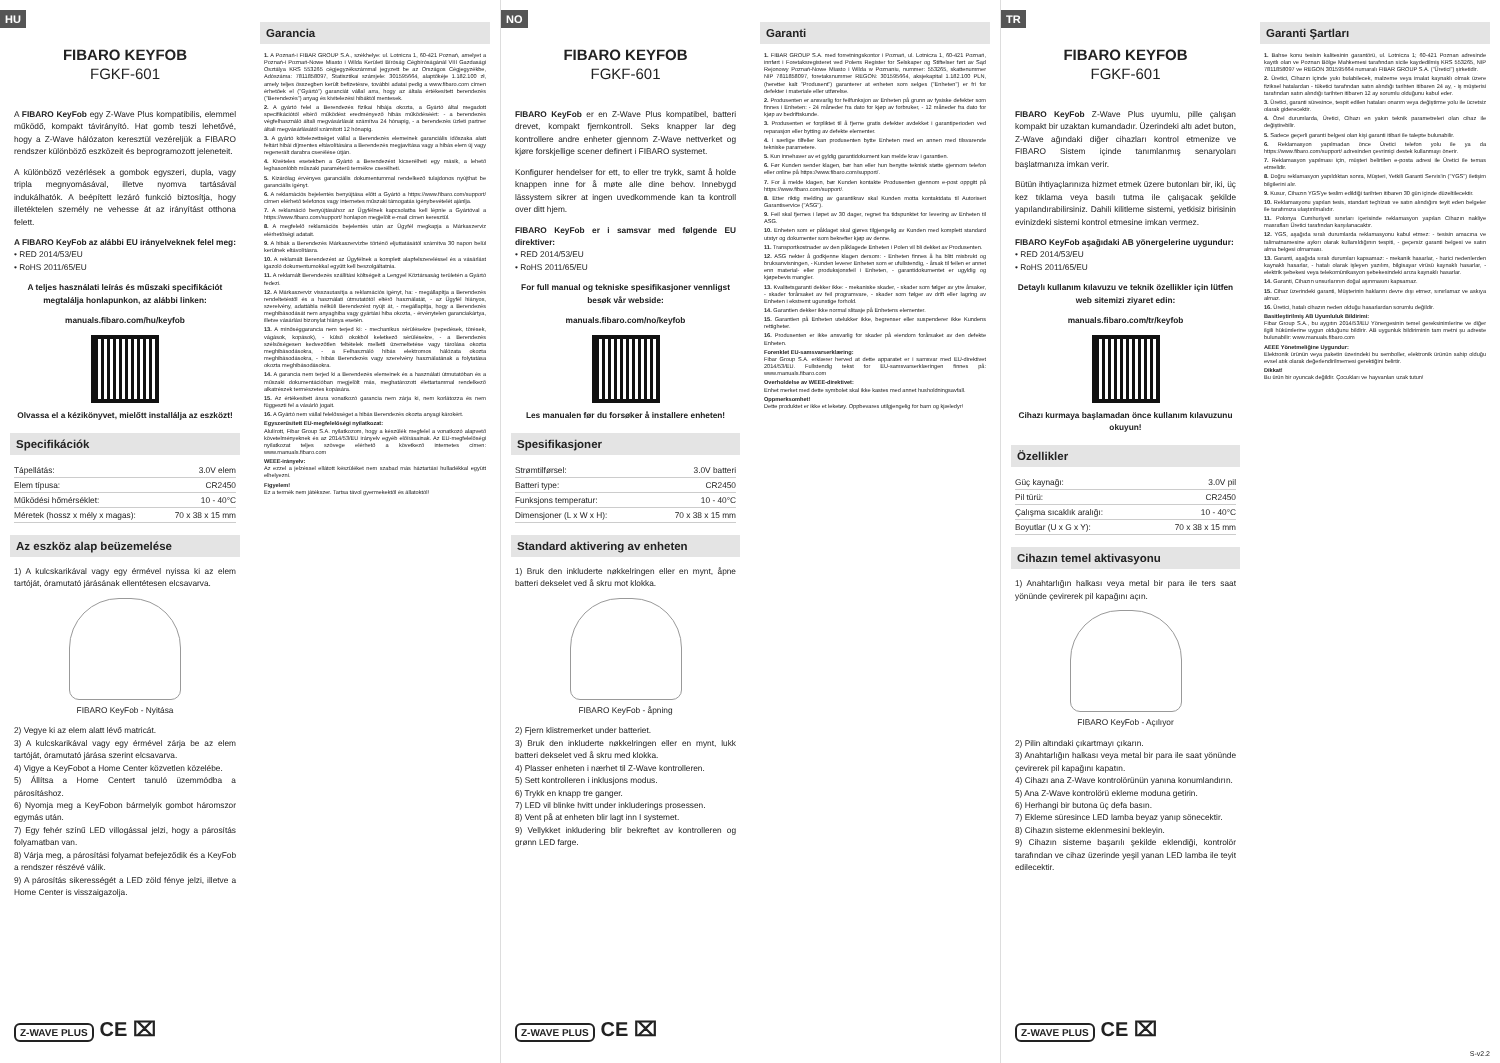HU
FIBARO KEYFOB
FGKF-601
A FIBARO KeyFob egy Z-Wave Plus kompatibilis, elemmel működő, kompakt távirányító. Hat gomb teszi lehetővé, hogy a Z-Wave hálózaton keresztül vezéreljük a FIBARO rendszer különböző eszközeit és beprogramozott jeleneteit.
A különböző vezérlések a gombok egyszeri, dupla, vagy tripla megnyomásával, illetve nyomva tartásával indukálhatók. A beépített lezáró funkció biztosítja, hogy illetéktelen személy ne vehesse át az irányítást otthona felett.
A FIBARO KeyFob az alábbi EU irányelveknek felel meg:
• RED 2014/53/EU
• RoHS 2011/65/EU
A teljes használati leírás és műszaki specifikációt megtalálja honlapunkon, az alábbi linken:
manuals.fibaro.com/hu/keyfob
Olvassa el a kézikönyvet, mielőtt installálja az eszközt!
Specifikációk
| Tápellátás: | 3.0V elem |
| Elem típusa: | CR2450 |
| Működési hőmérséklet: | 10 - 40°C |
| Méretek (hossz x mély x magas): | 70 x 38 x 15 mm |
Az eszköz alap beüzemelése
1) A kulcskarikával vagy egy érmével nyissa ki az elem tartóját, óramutató járásának ellentétesen elcsavarva.
FIBARO KeyFob - Nyitása
2) Vegye ki az elem alatt lévő matricát.
3) A kulcskarikával vagy egy érmével zárja be az elem tartóját, óramutató járása szerint elcsavarva.
4) Vigye a KeyFobot a Home Center közvetlen közelébe.
5) Állítsa a Home Centert tanuló üzemmódba a párosításhoz.
6) Nyomja meg a KeyFobon bármelyik gombot háromszor egymás után.
7) Egy fehér színű LED villogással jelzi, hogy a párosítás folyamatban van.
8) Várja meg, a párosítási folyamat befejeződik és a KeyFob a rendszer részévé válik.
9) A párosítás sikerességét a LED zöld fénye jelzi, illetve a Home Center is visszaigazolja.
Z-WAVE PLUS CE ⌧
Garancia
1. A Poznań-i FIBAR GROUP S.A., székhelye: ul. Lotnicza 1, 60-421 Poznań, amelyet a Poznań-i Poznań-Nowe Miasto i Wilda Kerületi Bíróság Cégbíróságánál VIII Gazdasági Osztálya KRS 553265 cégjegyzékszámmal jegyzett be az Országos Cégjegyzékbe, Adószáma: 7811858097, Statisztikai számjele: 301595664, alaptőkéje 1.182.100 zł, amely teljes összegben került befizetésre, további adatai pedig a www.fibaro.com címen érhetőek el ("Gyártó") garanciát vállal arra, hogy az általa értékesített berendezés ("Berendezés") anyag és kivitelezési hibáktól mentesek.
2. A gyártó felel a Berendezés fizikai hibája okozta, a Gyártó által megadott specifikációtól eltérő működést eredményező hibás működéséért: - a berendezés végfelhasználó általi megvásárlását számítva 24 hónapig, - a berendezés üzleti partner általi megvásárlásától számított 12 hónapig.
3. A gyártó kötelezettséget vállal a Berendezés elemeinek garanciális időszaka alatt feltárt hibái díjmentes eltávolítására a Berendezés megjavítása vagy a hibás elem új vagy regenerált darabra cserélése útján.
4. Kivételes esetekben a Gyártó a Berendezést kicserélheti egy másik, a lehető leghasonlóbb műszaki paraméterű termékre cserélheti.
5. Kizárólag érvényes garanciális dokumentummal rendelkező tulajdonos nyújthat be garanciális igényt.
6. A reklamációs bejelentés benyújtása előtt a Gyártó a https://www.fibaro.com/support/ címen elérhető telefonos vagy internetes műszaki támogatás igénybevételét ajánlja.
7. A reklamáció benyújtásához az Ügyfélnek kapcsolatba kell lépnie a Gyártóval a https://www.fibaro.com/support/ honlapon megjelölt e-mail címen keresztül.
8. A megfelelő reklamációs bejelentés után az Ügyfél megkapja a Márkaszerviz elérhetőségi adatait.
9. A hibák a Berendezés Márkaszervizbe történő eljuttatásától számítva 30 napon belül kerülnek eltávolításra.
10. A reklamált Berendezést az Ügyfélnek a komplett alapfelszereléssel és a vásárlást igazoló dokumentumokkal együtt kell beszolgáltatnia.
11. A reklamált Berendezés szállítási költségeit a Lengyel Köztársaság területén a Gyártó fedezi.
12. A Márkaszerviz visszautasítja a reklamációs igényt, ha: - megállapítja a Berendezés rendeltetéstől és a használati útmutatótól eltérő használatát, - az Ügyfél hiányos, szerelvény, adattábla nélküli Berendezést nyújt át, - megállapítja, hogy a Berendezés meghibásodását nem anyaghiba vagy gyártási hiba okozta, - érvénytelen garanciakártya, illetve vásárlási bizonylat hiánya esetén.
13. A minőséggarancia nem terjed ki: - mechanikus sérülésekre (repedések, törések, vágások, kopások), - külső okokból keletkező sérülésekre, - a Berendezés szélsőségesen kedvezőtlen feltételek melletti üzemeltetése vagy tárolása okozta meghibásodásokra, - a Felhasználó hibás elektromos hálózata okozta meghibásodásokra, - hibás Berendezés vagy szerelvény használatának a folytatása okozta meghibásodásokra.
14. A garancia nem terjed ki a Berendezés elemeinek és a használati útmutatóban és a műszaki dokumentációban megjelölt más, meghatározott élettartammal rendelkező alkatrészek természetes kopására.
15. Az értékesített árura vonatkozó garancia nem zárja ki, nem korlátozza és nem függeszti fel a vásárló jogait.
16. A Gyártó nem vállal felelősséget a hibás Berendezés okozta anyagi károkért.
Egyszerűsített EU-megfelelőségi nyilatkozat:
Alulírott, Fibar Group S.A. nyilatkozom, hogy a készülék megfelel a vonatkozó alapvető követelményeknek és az 2014/53/EU irányelv egyéb előírásainak. Az EU-megfelelőségi nyilatkozat teljes szövege elérhető a következő internetes címen: www.manuals.fibaro.com
WEEE-irányelv:
Az ezzel a jelzéssel ellátott készüléket nem szabad más háztartási hulladékkal együtt elhelyezni.
Figyelem!
Ez a termék nem játékszer. Tartsa távol gyermekektől és állatoktól!
NO
FIBARO KEYFOB
FGKF-601
FIBARO KeyFob er en Z-Wave Plus kompatibel, batteri drevet, kompakt fjernkontroll. Seks knapper lar deg kontrollere andre enheter gjennom Z-Wave nettverket og kjøre forskjellige scener definert i FIBARO systemet.
Konfigurer hendelser for ett, to eller tre trykk, samt å holde knappen inne for å møte alle dine behov. Innebygd lässystem sikrer at ingen uvedkommende kan ta kontroll over ditt hjem.
FIBARO KeyFob er i samsvar med følgende EU direktiver:
• RED 2014/53/EU
• RoHS 2011/65/EU
For full manual og tekniske spesifikasjoner vennligst besøk vår webside:
manuals.fibaro.com/no/keyfob
Les manualen før du forsøker å installere enheten!
Spesifikasjoner
| Strømtilførsel: | 3.0V batteri |
| Batteri type: | CR2450 |
| Funksjons temperatur: | 10 - 40°C |
| Dimensjoner (L x W x H): | 70 x 38 x 15 mm |
Standard aktivering av enheten
1) Bruk den inkluderte nøkkelringen eller en mynt, åpne batteri dekselet ved å skru mot klokka.
FIBARO KeyFob - åpning
2) Fjern klistremerket under batteriet.
3) Bruk den inkluderte nøkkelringen eller en mynt, lukk batteri dekselet ved å skru med klokka.
4) Plasser enheten i nærhet til Z-Wave kontrolleren.
5) Sett kontrolleren i inklusjons modus.
6) Trykk en knapp tre ganger.
7) LED vil blinke hvitt under inkluderings prosessen.
8) Vent på at enheten blir lagt inn I systemet.
9) Vellykket inkludering blir bekreftet av kontrolleren og grønn LED farge.
Z-WAVE PLUS CE ⌧
Garanti
1. FIBAR GROUP S.A. med forretningskontor i Poznań, ul. Lotnicza 1, 60-421 Poznań, innført i Foretaksregisteret ved Polens Register for Selskaper og Stiftelser ført av Sąd Rejonowy Poznań-Nowe Miasto i Wilda w Poznaniu, nummer: 553265, skattenummer NIP 7811858097, foretaksnummer REGON: 301595664, aksjekapital 1.182.100 PLN, (heretter kalt "Produsent") garanterer at enheten som selges ("Enheten") er fri for defekter i materiale eller utførelse.
2. Produsenten er ansvarlig for feilfunksjon av Enheten på grunn av fysiske defekter som finnes i Enheten: - 24 måneder fra dato for kjøp av forbruker, - 12 måneder fra dato for kjøp av bedriftskunde.
3. Produsenten er forpliktet til å fjerne gratis defekter avdekket i garantiperioden ved reparasjon eller bytting av defekte elementer.
4. I særlige tilfeller kan produsenten bytte Enheten med en annen med tilsvarende tekniske parametere.
5. Kun innehaver av et gyldig garantidokument kan melde krav i garantien.
6. Før Kunden sender klagen, bør han eller hun benytte teknisk støtte gjennom telefon eller online på https://www.fibaro.com/support/.
7. For å melde klagen, bør Kunden kontakte Produsenten gjennom e-post oppgitt på https://www.fibaro.com/support/.
8. Etter riktig melding av garantikrav skal Kunden motta kontaktdata til Autorisert Garantiservice ("ASG").
9. Feil skal fjernes i løpet av 30 dager, regnet fra tidspunktet for levering av Enheten til ASG.
10. Enheten som er påklaget skal gjøres tilgjengelig av Kunden med komplett standard utstyr og dokumenter som bekrefter kjøp av denne.
11. Transportkostnader av den påklagede Enheten i Polen vil bli dekket av Produsenten.
12. ASG nekter å godkjenne klagen dersom: - Enheten finnes å ha blitt misbrukt og bruksanvisningen, - Kunden leverer Enheten som er ufullstendig, - årsak til feilen er annet enn material- eller produksjonsfeil i Enheten, - garantidokumentet er ugyldig og kjøpebevis mangler.
13. Kvalitetsgaranti dekker ikke: - mekaniske skader, - skader som følger av ytre årsaker, - skader forårsaket av feil programvare, - skader som følger av drift eller lagring av Enheten i ekstremt ugunstige forhold.
14. Garantien dekker ikke normal slitasje på Enhetens elementer.
15. Garantien på Enheten utelukker ikke, begrenser eller suspenderer ikke Kundens rettigheter.
16. Produsenten er ikke ansvarlig for skader på eiendom forårsaket av den defekte Enheten.
Forenklet EU-samsvarserklæring:
Fibar Group S.A. erklærer herved at dette apparatet er i samsvar med EU-direktivet 2014/53/EU. Fullstendig tekst for EU-samsvarserklæringen finnes på: www.manuals.fibaro.com
Overholdelse av WEEE-direktivet:
Enhet merket med dette symbolet skal ikke kastes med annet husholdningsavfall.
Oppmerksomhet!
Dette produktet er ikke et leketøy. Oppbevares utilgjengelig for barn og kjæledyr!
TR
FIBARO KEYFOB
FGKF-601
FIBARO KeyFob Z-Wave Plus uyumlu, pille çalışan kompakt bir uzaktan kumandadır. Üzerindeki altı adet buton, Z-Wave ağındaki diğer cihazları kontrol etmenize ve FIBARO Sistem içinde tanımlanmış senaryoları başlatmanıza imkan verir.
Bütün ihtiyaçlarınıza hizmet etmek üzere butonları bir, iki, üç kez tıklama veya basılı tutma ile çalışacak şekilde yapılandırabilirsiniz. Dahili kilitleme sistemi, yetkisiz birisinin evinizdeki sistemi kontrol etmesine imkan vermez.
FIBARO KeyFob aşağıdaki AB yönergelerine uygundur:
• RED 2014/53/EU
• RoHS 2011/65/EU
Detaylı kullanım kılavuzu ve teknik özellikler için lütfen web sitemizi ziyaret edin:
manuals.fibaro.com/tr/keyfob
Cihazı kurmaya başlamadan önce kullanım kılavuzunu okuyun!
Özellikler
| Güç kaynağı: | 3.0V pil |
| Pil türü: | CR2450 |
| Çalışma sıcaklık aralığı: | 10 - 40°C |
| Boyutlar (U x G x Y): | 70 x 38 x 15 mm |
Cihazın temel aktivasyonu
1) Anahtarlığın halkası veya metal bir para ile ters saat yönünde çevirerek pil kapağını açın.
FIBARO KeyFob - Açılıyor
2) Pilin altındaki çıkartmayı çıkarın.
3) Anahtarlığın halkası veya metal bir para ile saat yönünde çevirerek pil kapağını kapatın.
4) Cihazı ana Z-Wave kontrolörünün yanına konumlandırın.
5) Ana Z-Wave kontrolörü ekleme moduna getirin.
6) Herhangi bir butona üç defa basın.
7) Ekleme süresince LED lamba beyaz yanıp sönecektir.
8) Cihazın sisteme eklenmesini bekleyin.
9) Cihazın sisteme başarılı şekilde eklendiği, kontrolör tarafından ve cihaz üzerinde yeşil yanan LED lamba ile teyit edilecektir.
Z-WAVE PLUS CE ⌧
Garanti Şartları
1. Bahse konu tesisin kalitesinin garantörü, ul. Lotnicza 1; 60-421 Poznan adresinde kayıtlı olan ve Poznan Bölge Mahkemesi tarafından sicile kaydedilmiş KRS 553265, NIP 7811858097 ve REGON 301595664 numaralı FIBAR GROUP S.A. ("Üretici") şirketidir.
2. Üretici, Cihazın içinde yukı bulabilecek, malzeme veya imalat kaynaklı olmak üzere fiziksel hatalardan - tüketici tarafından satın alındığı tarihten itibaren 24 ay, - iş müşterisi tarafından satın alındığı tarihten itibaren 12 ay sorumlu olduğunu kabul eder.
3. Üretici, garanti süresince, tespit edilen hataları onarım veya değiştirme yolu ile ücretsiz olarak giderecektir.
4. Özel durumlarda, Üretici, Cihazı en yakın teknik parametreleri olan cihaz ile değiştirebilir.
5. Sadece geçerli garanti belgesi olan kişi garanti itibari ile talepte bulunabilir.
6. Reklamasyon yapılmadan önce Üretici telefon yolu ile ya da https://www.fibaro.com/support/ adresinden çevrimiçi destek kullanmayı önerir.
7. Reklamasyon yapılması için, müşteri belirtilen e-posta adresi ile Üretici ile temas etmelidir.
8. Doğru reklamasyon yapıldıktan sonra, Müşteri, Yetkili Garanti Servis'in ("YGS") iletişim bilgilerini alır.
9. Kusur, Cihazın YGS'ye teslim edildiği tarihten itibaren 30 gün içinde düzeltilecektir.
10. Reklamasyonu yapılan tesis, standart teçhizatı ve satın alındığını teyit eden belgeler ile tarafımıza ulaştırılmalıdır.
11. Polonya Cumhuriyeti sınırları içerisinde reklamasyon yapılan Cihazın nakliye masrafları Üretici tarafından karşılanacaktır.
12. YGS, aşağıda sıralı durumlarda reklamasyonu kabul etmez: - tesisin amacına ve talimatnamesine aykırı olarak kullanıldığının tespiti, - geçersiz garanti belgesi ve satın alma belgesi olmaması.
13. Garanti, aşağıda sıralı durumları kapsamaz: - mekanik hasarlar, - harici nedenlerden kaynaklı hasarlar, - hatalı olarak işleyen yazılım, bilgisayar virüsü kaynaklı hasarlar, - elektrik şebekesi veya telekomünikasyon şebekesindeki arıza kaynaklı hasarlar.
14. Garanti, Cihazın unsurlarının doğal aşınmasını kapsamaz.
15. Cihaz üzerindeki garanti, Müşterinin haklarını devre dışı etmez, sınırlamaz ve askıya almaz.
16. Üretici, hatalı cihazın neden olduğu hasarlardan sorumlu değildir.
Basitleştirilmiş AB Uyumluluk Bildirimi:
Fibar Group S.A., bu aygıtın 2014/53/EU Yönergesinin temel gereksinimlerine ve diğer ilgili hükümlerine uygun olduğunu bildirir. AB uygunluk bildiriminin tam metni şu adreste bulunabilir: www.manuals.fibaro.com
AEEE Yönetmeliğine Uygundur:
Elektronik ürünün veya paketin üzerindeki bu semboller, elektronik ürünün sahip olduğu evsel atık olarak değerlendirilmemesi gerektiğini belirtir.
Dikkat!
Bu ürün bir oyuncak değildir. Çocukları ve hayvanları uzak tutun!
S-v2.2